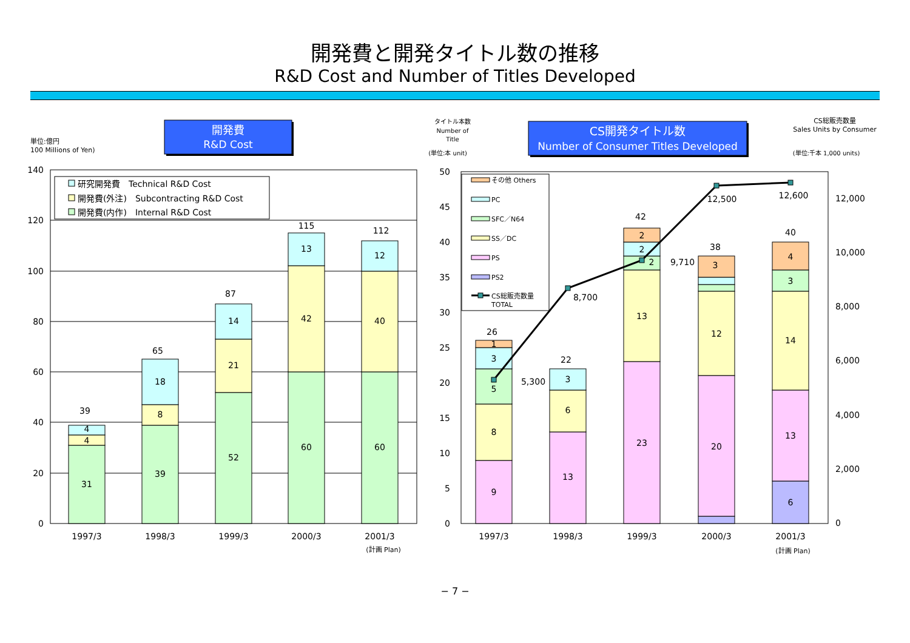開発費と開発タイトル数の推移
R&D Cost and Number of Titles Developed
開発費
R&D Cost
単位:億円
100 Millions of Yen)
140
120
100
80
60
40
20
0
39
4
4
31
65
18
8
39
87
14
21
52
115
13
42
60
112
12
40
60
1997/3
1998/3
1999/3
2000/3
2001/3
(計画 Plan)
研究開発費　Technical R&D Cost
開発費(外注)　Subcontracting R&D Cost
開発費(内作)　Internal R&D Cost
CS開発タイトル数
Number of Consumer Titles Developed
タイトル本数
Number of
Title
(単位:本 unit)
CS総販売数量
Sales Units by Consumer
(単位:千本 1,000 units)
50
45
40
35
30
25
20
15
10
5
0
12,000
10,000
8,000
6,000
4,000
2,000
0
26
1
3
5
8
9
5,300
22
3
6
13
8,700
42
2
2
2
13
23
9,710
38
3
12
20
12,500
12,600
40
4
3
14
13
6
1997/3
1998/3
1999/3
2000/3
2001/3
(計画 Plan)
その他 Others
PC
SFC／N64
SS／DC
PS
PS2
CS総販売数量
TOTAL
− 7 −